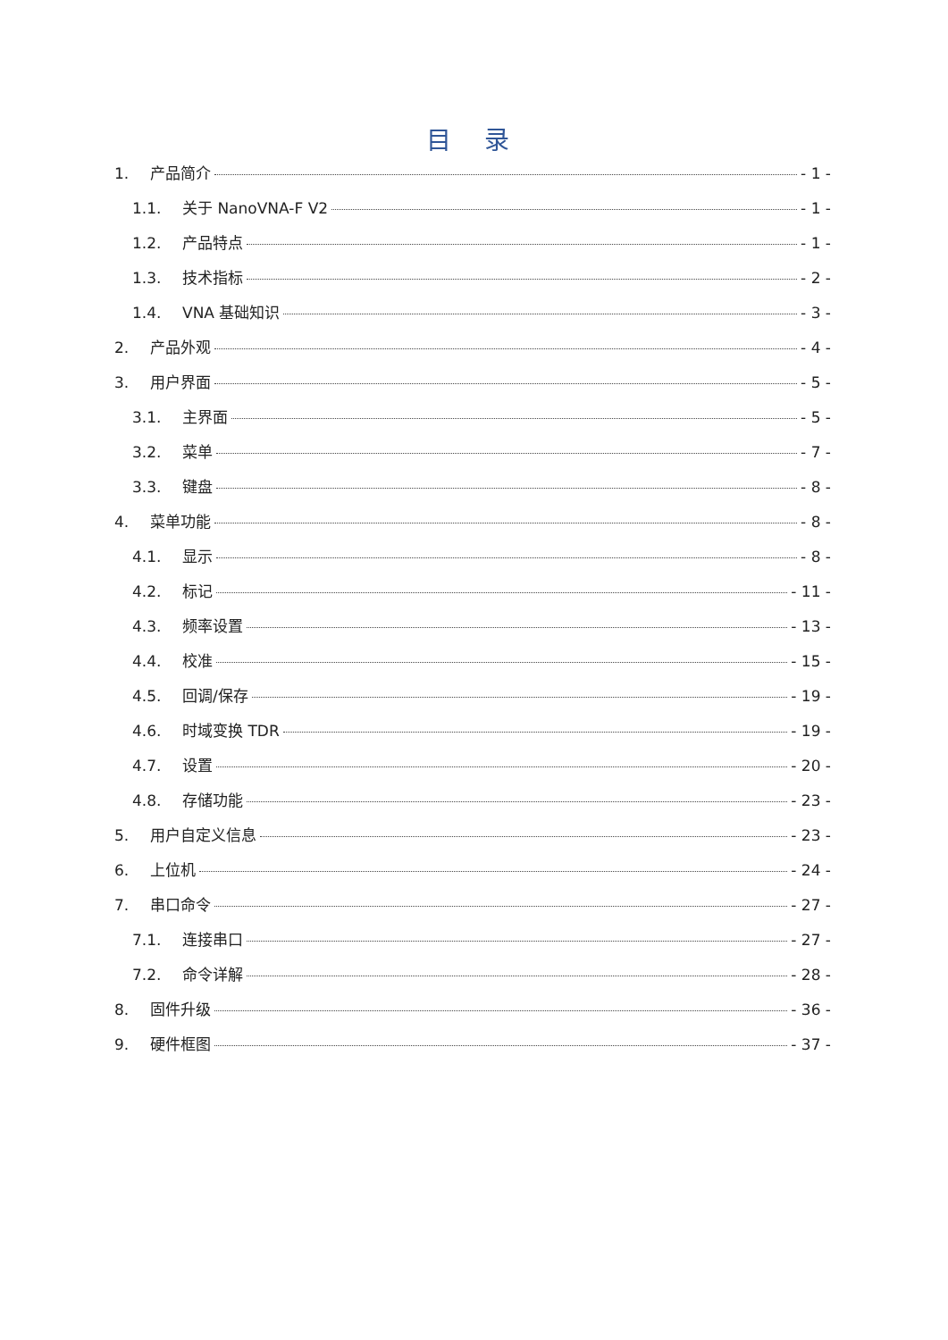目 录
1. 产品简介 - 1 -
1.1. 关于 NanoVNA-F V2 - 1 -
1.2. 产品特点 - 1 -
1.3. 技术指标 - 2 -
1.4. VNA 基础知识 - 3 -
2. 产品外观 - 4 -
3. 用户界面 - 5 -
3.1. 主界面 - 5 -
3.2. 菜单 - 7 -
3.3. 键盘 - 8 -
4. 菜单功能 - 8 -
4.1. 显示 - 8 -
4.2. 标记 - 11 -
4.3. 频率设置 - 13 -
4.4. 校准 - 15 -
4.5. 回调/保存 - 19 -
4.6. 时域变换 TDR - 19 -
4.7. 设置 - 20 -
4.8. 存储功能 - 23 -
5. 用户自定义信息 - 23 -
6. 上位机 - 24 -
7. 串口命令 - 27 -
7.1. 连接串口 - 27 -
7.2. 命令详解 - 28 -
8. 固件升级 - 36 -
9. 硬件框图 - 37 -